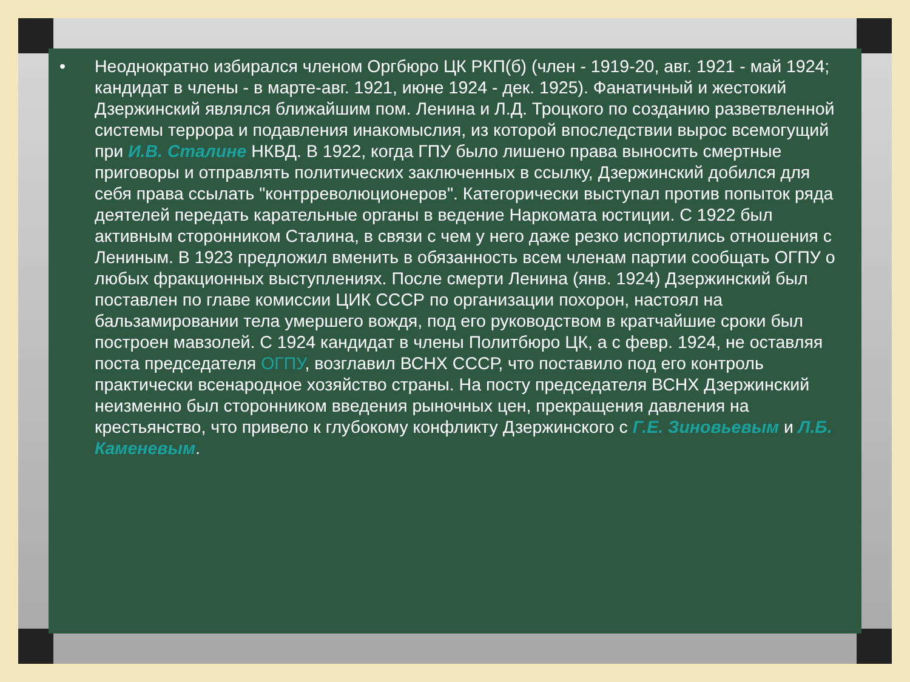• Неоднократно избирался членом Оргбюро ЦК РКП(б) (член - 1919-20, авг. 1921 - май 1924; кандидат в члены - в марте-авг. 1921, июне 1924 - дек. 1925). Фанатичный и жестокий Дзержинский являлся ближайшим пом. Ленина и Л.Д. Троцкого по созданию разветвленной системы террора и подавления инакомыслия, из которой впоследствии вырос всемогущий при И.В. Сталине НКВД. В 1922, когда ГПУ было лишено права выносить смертные приговоры и отправлять политических заключенных в ссылку, Дзержинский добился для себя права ссылать "контрреволюционеров". Категорически выступал против попыток ряда деятелей передать карательные органы в ведение Наркомата юстиции. С 1922 был активным сторонником Сталина, в связи с чем у него даже резко испортились отношения с Лениным. В 1923 предложил вменить в обязанность всем членам партии сообщать ОГПУ о любых фракционных выступлениях. После смерти Ленина (янв. 1924) Дзержинский был поставлен по главе комиссии ЦИК СССР по организации похорон, настоял на бальзамировании тела умершего вождя, под его руководством в кратчайшие сроки был построен мавзолей. С 1924 кандидат в члены Политбюро ЦК, а с февр. 1924, не оставляя поста председателя ОГПУ, возглавил ВСНХ СССР, что поставило под его контроль практически всенародное хозяйство страны. На посту председателя ВСНХ Дзержинский неизменно был сторонником введения рыночных цен, прекращения давления на крестьянство, что привело к глубокому конфликту Дзержинского с Г.Е. Зиновьевым и Л.Б. Каменевым.